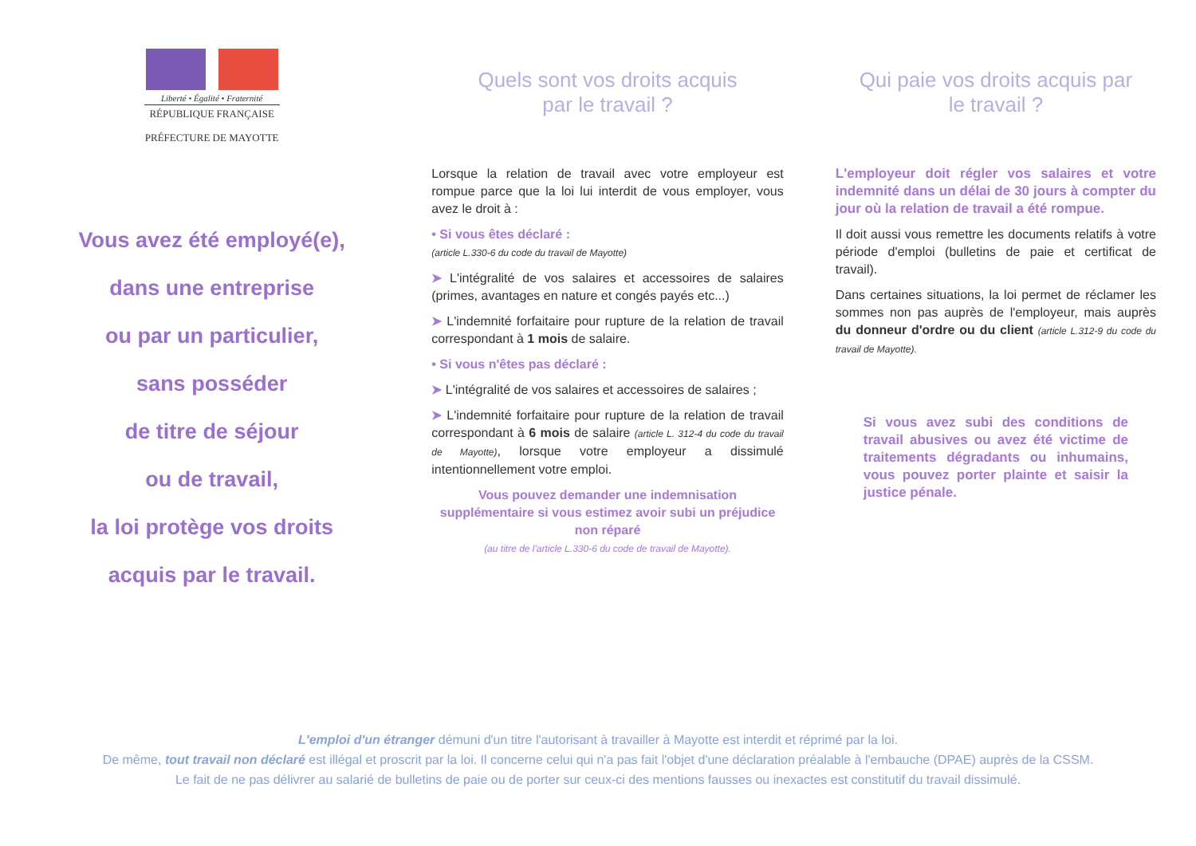Liberté • Égalité • Fraternité
RÉPUBLIQUE FRANÇAISE
PRÉFECTURE DE MAYOTTE
Vous avez été employé(e),
dans une entreprise
ou par un particulier,
sans posséder
de titre de séjour
ou de travail,
la loi protège vos droits
acquis par le travail.
Quels sont vos droits acquis
par le travail ?
Lorsque la relation de travail avec votre employeur est rompue parce que la loi lui interdit de vous employer, vous avez le droit à :
• Si vous êtes déclaré :
(article L.330-6 du code du travail de Mayotte)
➤ L'intégralité de vos salaires et accessoires de salaires (primes, avantages en nature et congés payés etc...)
➤ L'indemnité forfaitaire pour rupture de la relation de travail correspondant à 1 mois de salaire.
• Si vous n'êtes pas déclaré :
➤ L'intégralité de vos salaires et accessoires de salaires ;
➤ L'indemnité forfaitaire pour rupture de la relation de travail correspondant à 6 mois de salaire (article L. 312-4 du code du travail de Mayotte), lorsque votre employeur a dissimulé intentionnellement votre emploi.
Vous pouvez demander une indemnisation supplémentaire si vous estimez avoir subi un préjudice non réparé
(au titre de l'article L.330-6 du code de travail de Mayotte).
Qui paie vos droits acquis par
le travail ?
L'employeur doit régler vos salaires et votre indemnité dans un délai de 30 jours à compter du jour où la relation de travail a été rompue.
Il doit aussi vous remettre les documents relatifs à votre période d'emploi (bulletins de paie et certificat de travail).
Dans certaines situations, la loi permet de réclamer les sommes non pas auprès de l'employeur, mais auprès du donneur d'ordre ou du client (article L.312-9 du code du travail de Mayotte).
Si vous avez subi des conditions de travail abusives ou avez été victime de traitements dégradants ou inhumains, vous pouvez porter plainte et saisir la justice pénale.
L'emploi d'un étranger démuni d'un titre l'autorisant à travailler à Mayotte est interdit et réprimé par la loi.
De même, tout travail non déclaré est illégal et proscrit par la loi. Il concerne celui qui n'a pas fait l'objet d'une déclaration préalable à l'embauche (DPAE) auprès de la CSSM.
Le fait de ne pas délivrer au salarié de bulletins de paie ou de porter sur ceux-ci des mentions fausses ou inexactes est constitutif du travail dissimulé.